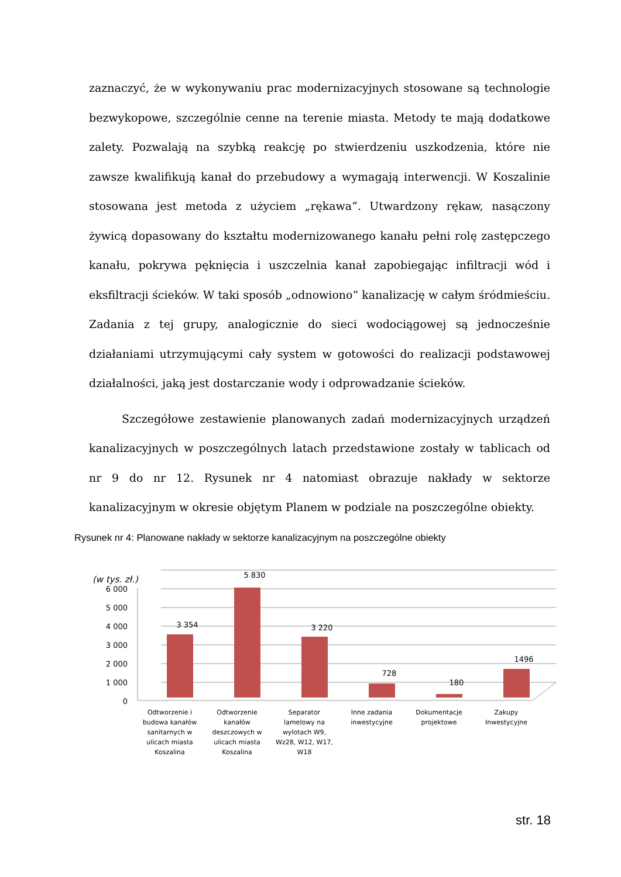zaznaczyć, że w wykonywaniu prac modernizacyjnych stosowane są technologie bezwykopowe, szczególnie cenne na terenie miasta. Metody te mają dodatkowe zalety. Pozwalają na szybką reakcję po stwierdzeniu uszkodzenia, które nie zawsze kwalifikują kanał do przebudowy a wymagają interwencji. W Koszalinie stosowana jest metoda z użyciem „rękawa”. Utwardzony rękaw, nasączony żywicą dopasowany do kształtu modernizowanego kanału pełni rolę zastępczego kanału, pokrywa pęknięcia i uszczelnia kanał zapobiegając infiltracji wód i eksfiltracji ścieków. W taki sposób „odnowiono” kanalizację w całym śródmieściu. Zadania z tej grupy, analogicznie do sieci wodociągowej są jednocześnie działaniami utrzymującymi cały system w gotowości do realizacji podstawowej działalności, jaką jest dostarczanie wody i odprowadzanie ścieków.
Szczegółowe zestawienie planowanych zadań modernizacyjnych urządzeń kanalizacyjnych w poszczególnych latach przedstawione zostały w tablicach od nr 9 do nr 12. Rysunek nr 4 natomiast obrazuje nakłady w sektorze kanalizacyjnym w okresie objętym Planem w podziale na poszczególne obiekty.
Rysunek nr 4: Planowane nakłady w sektorze kanalizacyjnym na poszczególne obiekty
(w tys. zł.)
6 000
5 000
4 000
3 000
2 000
1 000
0
3 354
5 830
3 220
728
180
1496
Odtworzenie i
budowa kanałów
sanitarnych w
ulicach miasta
Koszalina
Odtworzenie
kanałów
deszczowych w
ulicach miasta
Koszalina
Separator
lamelowy na
wylotach W9,
Wz28, W12, W17,
W18
Inne zadania
inwestycyjne
Dokumentacje
projektowe
Zakupy
Inwestycyjne
str. 18